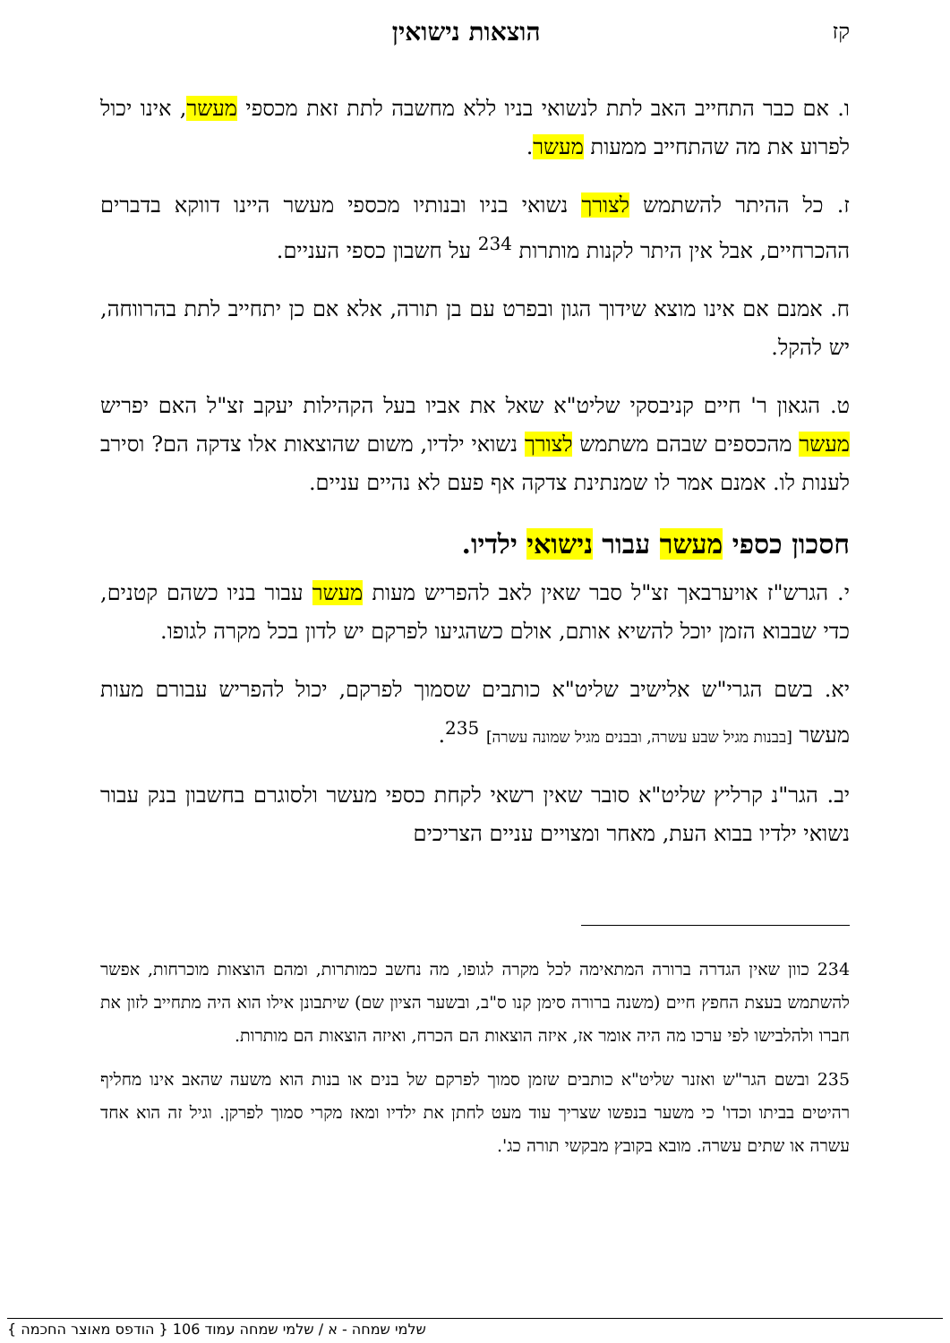קז הוצאות נישואין
ו. אם כבר התחייב האב לתת לנשואי בניו ללא מחשבה לתת זאת מכספי מעשר, אינו יכול לפרוע את מה שהתחייב ממעות מעשר.
ז. כל ההיתר להשתמש לצורך נשואי בניו ובנותיו מכספי מעשר היינו דווקא בדברים ההכרחיים, אבל אין היתר לקנות מותרות <sup>234</sup> על חשבון כספי העניים.
ח. אמנם אם אינו מוצא שידוך הגון ובפרט עם בן תורה, אלא אם כן יתחייב לתת בהרווחה, יש להקל.
ט. הגאון ר' חיים קניבסקי שליט"א שאל את אביו בעל הקהילות יעקב זצ"ל האם יפריש מעשר מהכספים שבהם משתמש לצורך נשואי ילדיו, משום שהוצאות אלו צדקה הם? וסירב לענות לו. אמנם אמר לו שמנתינת צדקה אף פעם לא נהיים עניים.
חסכון כספי מעשר עבור נישואי ילדיו.
י. הגרש"ז אויערבאך זצ"ל סבר שאין לאב להפריש מעות מעשר עבור בניו כשהם קטנים, כדי שבבוא הזמן יוכל להשיא אותם, אולם כשהגיעו לפרקם יש לדון בכל מקרה לגופו.
יא. בשם הגרי"ש אלישיב שליט"א כותבים שסמוך לפרקם, יכול להפריש עבורם מעות מעשר [בבנות מגיל שבע עשרה, ובבנים מגיל שמונה עשרה] <sup>235</sup>.
יב. הגר"נ קרליץ שליט"א סובר שאין רשאי לקחת כספי מעשר ולסוגרם בחשבון בנק עבור נשואי ילדיו בבוא העת, מאחר ומצויים עניים הצריכים
234 כוון שאין הגדרה ברורה המתאימה לכל מקרה לגופו, מה נחשב כמותרות, ומהם הוצאות מוכרחות, אפשר להשתמש בעצת החפץ חיים (משנה ברורה סימן קנו ס"ב, ובשער הציון שם) שיתבונן אילו הוא היה מתחייב לזון את חברו ולהלבישו לפי ערכו מה היה אומר אז, איזה הוצאות הם הכרח, ואיזה הוצאות הם מותרות.
235 ובשם הגר"ש ואזנר שליט"א כותבים שזמן סמוך לפרקם של בנים או בנות הוא משעה שהאב אינו מחליף רהיטים בביתו וכדו' כי משער בנפשו שצריך עוד מעט לחתן את ילדיו ומאז מקרי סמוך לפרקן. וגיל זה הוא אחד עשרה או שתים עשרה. מובא בקובץ מבקשי תורה כג'.
שלמי שמחה - א / שלמי שמחה עמוד 106 { הודפס מאוצר החכמה }